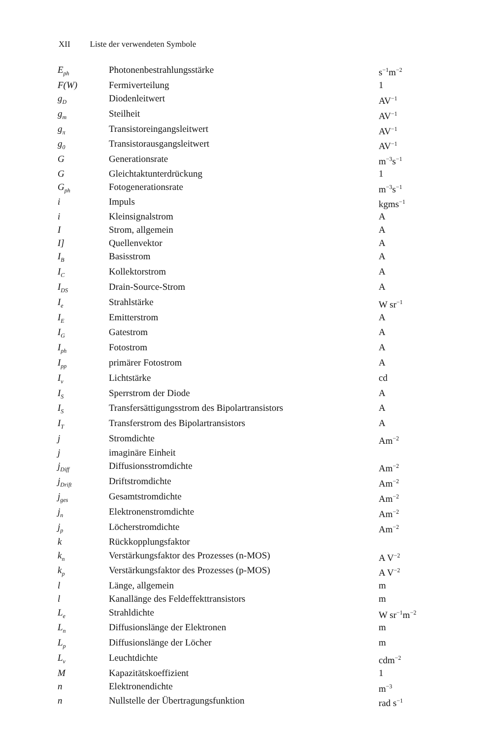XII Liste der verwendeten Symbole
| E<sub>ph</sub> | Photonenbestrahlungsstärke | s<sup>−1</sup>m<sup>−2</sup> |
| F(W) | Fermiverteilung | 1 |
| g<sub>D</sub> | Diodenleitwert | AV<sup>−1</sup> |
| g<sub>m</sub> | Steilheit | AV<sup>−1</sup> |
| g<sub>π</sub> | Transistoreingangsleitwert | AV<sup>−1</sup> |
| g<sub>0</sub> | Transistorausgangsleitwert | AV<sup>−1</sup> |
| G | Generationsrate | m<sup>−3</sup>s<sup>−1</sup> |
| G | Gleichtaktunterdrückung | 1 |
| G<sub>ph</sub> | Fotogenerationsrate | m<sup>−3</sup>s<sup>−1</sup> |
| i | Impuls | kgms<sup>−1</sup> |
| i | Kleinsignalstrom | A |
| I | Strom, allgemein | A |
| I] | Quellenvektor | A |
| I<sub>B</sub> | Basisstrom | A |
| I<sub>C</sub> | Kollektorstrom | A |
| I<sub>DS</sub> | Drain-Source-Strom | A |
| I<sub>e</sub> | Strahlstärke | W sr<sup>−1</sup> |
| I<sub>E</sub> | Emitterstrom | A |
| I<sub>G</sub> | Gatestrom | A |
| I<sub>ph</sub> | Fotostrom | A |
| I<sub>pp</sub> | primärer Fotostrom | A |
| I<sub>v</sub> | Lichtstärke | cd |
| I<sub>S</sub> | Sperrstrom der Diode | A |
| I<sub>S</sub> | Transfersättigungsstrom des Bipolartransistors | A |
| I<sub>T</sub> | Transferstrom des Bipolartransistors | A |
| j | Stromdichte | Am<sup>−2</sup> |
| j | imaginäre Einheit | |
| j<sub>Diff</sub> | Diffusionsstromdichte | Am<sup>−2</sup> |
| j<sub>Drift</sub> | Driftstromdichte | Am<sup>−2</sup> |
| j<sub>ges</sub> | Gesamtstromdichte | Am<sup>−2</sup> |
| j<sub>n</sub> | Elektronenstromdichte | Am<sup>−2</sup> |
| j<sub>p</sub> | Löcherstromdichte | Am<sup>−2</sup> |
| k | Rückkopplungsfaktor | |
| k<sub>n</sub> | Verstärkungsfaktor des Prozesses (n-MOS) | A V<sup>−2</sup> |
| k<sub>p</sub> | Verstärkungsfaktor des Prozesses (p-MOS) | A V<sup>−2</sup> |
| l | Länge, allgemein | m |
| l | Kanallänge des Feldeffekttransistors | m |
| L<sub>e</sub> | Strahldichte | W sr<sup>−1</sup>m<sup>−2</sup> |
| L<sub>n</sub> | Diffusionslänge der Elektronen | m |
| L<sub>p</sub> | Diffusionslänge der Löcher | m |
| L<sub>v</sub> | Leuchtdichte | cdm<sup>−2</sup> |
| M | Kapazitätskoeffizient | 1 |
| n | Elektronendichte | m<sup>−3</sup> |
| n | Nullstelle der Übertragungsfunktion | rad s<sup>−1</sup> |